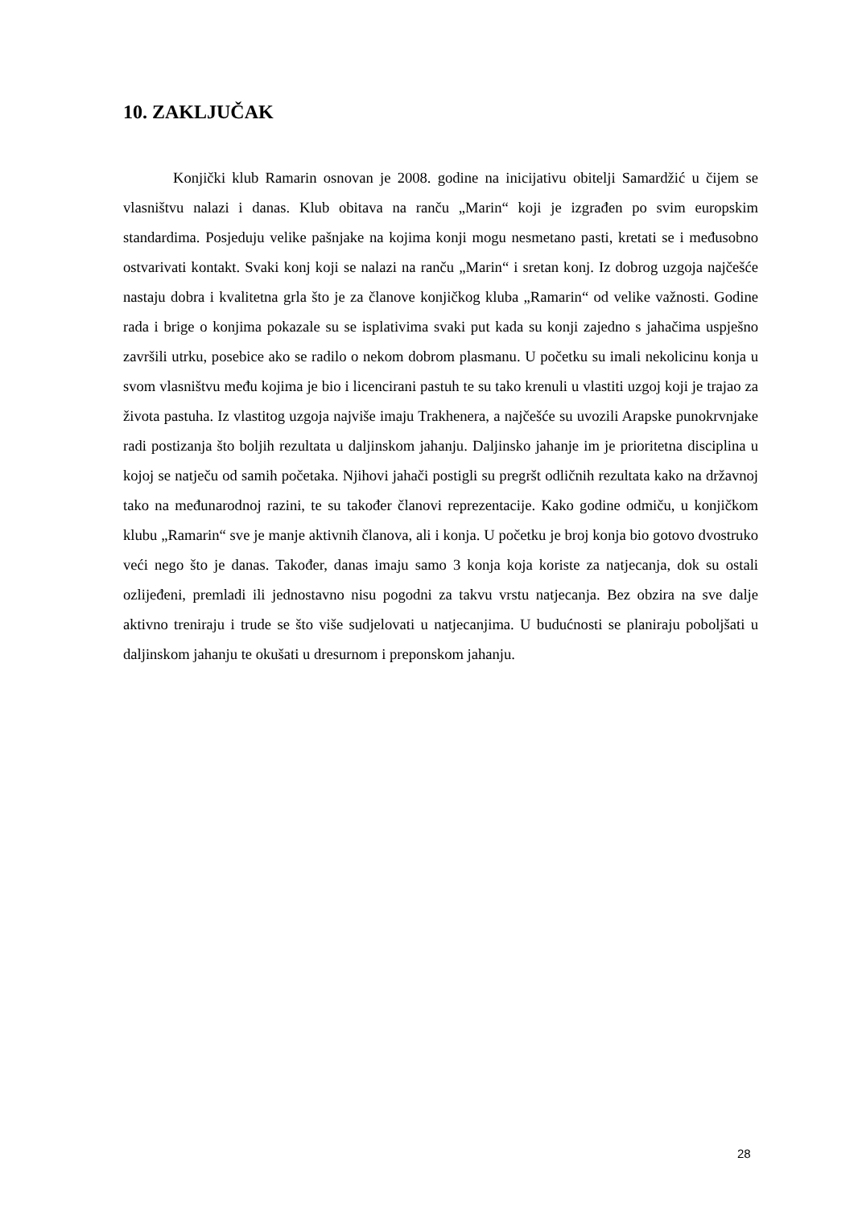10. ZAKLJUČAK
Konjički klub Ramarin osnovan je 2008. godine na inicijativu obitelji Samardžić u čijem se vlasništvu nalazi i danas. Klub obitava na ranču „Marin“ koji je izgrađen po svim europskim standardima. Posjeduju velike pašnjake na kojima konji mogu nesmetano pasti, kretati se i međusobno ostvarivati kontakt. Svaki konj koji se nalazi na ranču „Marin“ i sretan konj. Iz dobrog uzgoja najčešće nastaju dobra i kvalitetna grla što je za članove konjičkog kluba „Ramarin“ od velike važnosti. Godine rada i brige o konjima pokazale su se isplativima svaki put kada su konji zajedno s jahačima uspješno završili utrku, posebice ako se radilo o nekom dobrom plasmanu. U početku su imali nekolicinu konja u svom vlasništvu među kojima je bio i licencirani pastuh te su tako krenuli u vlastiti uzgoj koji je trajao za života pastuha. Iz vlastitog uzgoja najviše imaju Trakhenera, a najčešće su uvozili Arapske punokrvnjake radi postizanja što boljih rezultata u daljinskom jahanju. Daljinsko jahanje im je prioritetna disciplina u kojoj se natječu od samih početaka. Njihovi jahači postigli su pregršt odličnih rezultata kako na državnoj tako na međunarodnoj razini, te su također članovi reprezentacije. Kako godine odmiču, u konjičkom klubu „Ramarin“ sve je manje aktivnih članova, ali i konja. U početku je broj konja bio gotovo dvostruko veći nego što je danas. Također, danas imaju samo 3 konja koja koriste za natjecanja, dok su ostali ozlijeđeni, premladi ili jednostavno nisu pogodni za takvu vrstu natjecanja. Bez obzira na sve dalje aktivno treniraju i trude se što više sudjelovati u natjecanjima. U budućnosti se planiraju poboljšati u daljinskom jahanju te okušati u dresurnom i preponskom jahanju.
28